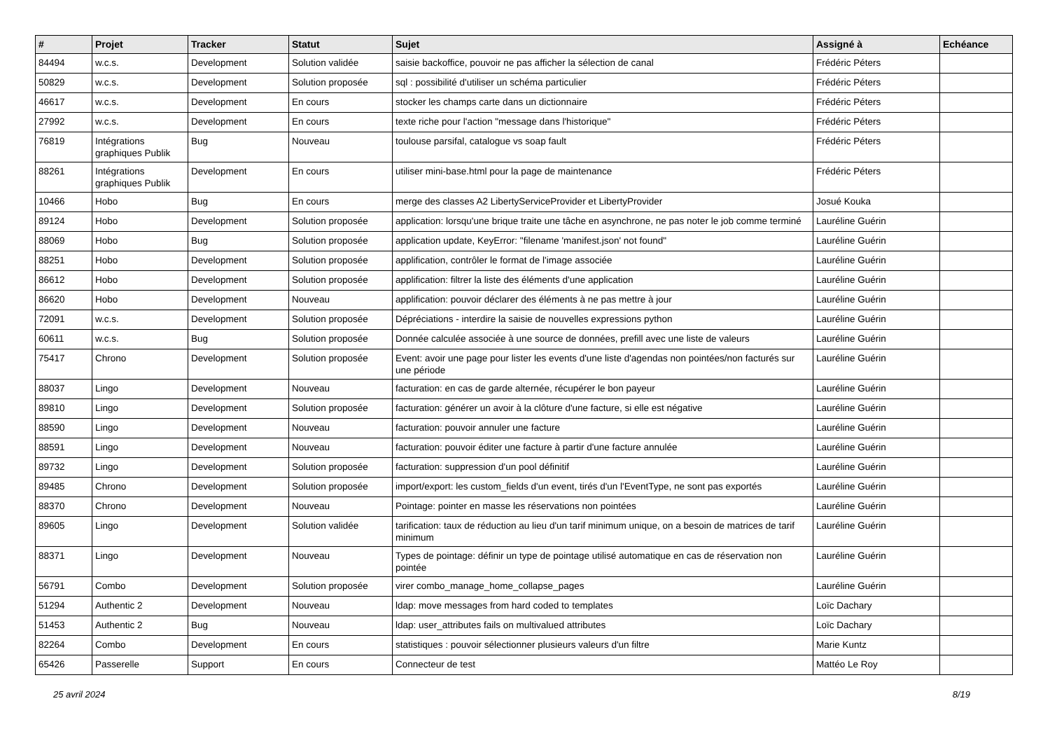| # | Projet | Tracker | Statut | Sujet | Assigné à | Echéance |
| --- | --- | --- | --- | --- | --- | --- |
| 84494 | w.c.s. | Development | Solution validée | saisie backoffice, pouvoir ne pas afficher la sélection de canal | Frédéric Péters | |
| 50829 | w.c.s. | Development | Solution proposée | sql : possibilité d'utiliser un schéma particulier | Frédéric Péters | |
| 46617 | w.c.s. | Development | En cours | stocker les champs carte dans un dictionnaire | Frédéric Péters | |
| 27992 | w.c.s. | Development | En cours | texte riche pour l'action "message dans l'historique" | Frédéric Péters | |
| 76819 | Intégrations graphiques Publik | Bug | Nouveau | toulouse parsifal, catalogue vs soap fault | Frédéric Péters | |
| 88261 | Intégrations graphiques Publik | Development | En cours | utiliser mini-base.html pour la page de maintenance | Frédéric Péters | |
| 10466 | Hobo | Bug | En cours | merge des classes A2 LibertyServiceProvider et LibertyProvider | Josué Kouka | |
| 89124 | Hobo | Development | Solution proposée | application: lorsqu'une brique traite une tâche en asynchrone, ne pas noter le job comme terminé | Lauréline Guérin | |
| 88069 | Hobo | Bug | Solution proposée | application update, KeyError: "filename 'manifest.json' not found" | Lauréline Guérin | |
| 88251 | Hobo | Development | Solution proposée | applification, contrôler le format de l'image associée | Lauréline Guérin | |
| 86612 | Hobo | Development | Solution proposée | applification: filtrer la liste des éléments d'une application | Lauréline Guérin | |
| 86620 | Hobo | Development | Nouveau | applification: pouvoir déclarer des éléments à ne pas mettre à jour | Lauréline Guérin | |
| 72091 | w.c.s. | Development | Solution proposée | Dépréciations - interdire la saisie de nouvelles expressions python | Lauréline Guérin | |
| 60611 | w.c.s. | Bug | Solution proposée | Donnée calculée associée à une source de données, prefill avec une liste de valeurs | Lauréline Guérin | |
| 75417 | Chrono | Development | Solution proposée | Event: avoir une page pour lister les events d'une liste d'agendas non pointées/non facturés sur une période | Lauréline Guérin | |
| 88037 | Lingo | Development | Nouveau | facturation: en cas de garde alternée, récupérer le bon payeur | Lauréline Guérin | |
| 89810 | Lingo | Development | Solution proposée | facturation: générer un avoir à la clôture d'une facture, si elle est négative | Lauréline Guérin | |
| 88590 | Lingo | Development | Nouveau | facturation: pouvoir annuler une facture | Lauréline Guérin | |
| 88591 | Lingo | Development | Nouveau | facturation: pouvoir éditer une facture à partir d'une facture annulée | Lauréline Guérin | |
| 89732 | Lingo | Development | Solution proposée | facturation: suppression d'un pool définitif | Lauréline Guérin | |
| 89485 | Chrono | Development | Solution proposée | import/export: les custom_fields d'un event, tirés d'un l'EventType, ne sont pas exportés | Lauréline Guérin | |
| 88370 | Chrono | Development | Nouveau | Pointage: pointer en masse les réservations non pointées | Lauréline Guérin | |
| 89605 | Lingo | Development | Solution validée | tarification: taux de réduction au lieu d'un tarif minimum unique, on a besoin de matrices de tarif minimum | Lauréline Guérin | |
| 88371 | Lingo | Development | Nouveau | Types de pointage: définir un type de pointage utilisé automatique en cas de réservation non pointée | Lauréline Guérin | |
| 56791 | Combo | Development | Solution proposée | virer combo_manage_home_collapse_pages | Lauréline Guérin | |
| 51294 | Authentic 2 | Development | Nouveau | ldap: move messages from hard coded to templates | Loïc Dachary | |
| 51453 | Authentic 2 | Bug | Nouveau | ldap: user_attributes fails on multivalued attributes | Loïc Dachary | |
| 82264 | Combo | Development | En cours | statistiques : pouvoir sélectionner plusieurs valeurs d'un filtre | Marie Kuntz | |
| 65426 | Passerelle | Support | En cours | Connecteur de test | Mattéo Le Roy | |
25 avril 2024 8/19